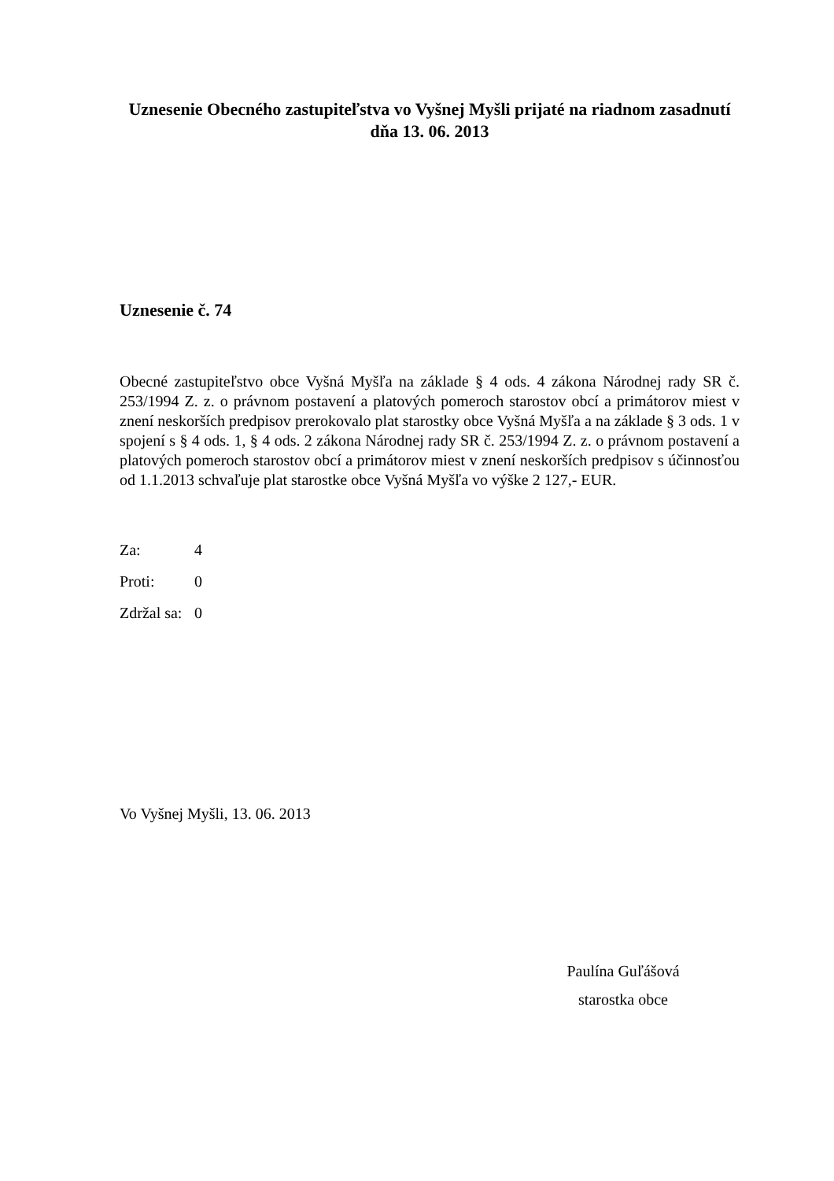Uznesenie Obecného zastupiteľstva vo Vyšnej Myšli prijaté na riadnom zasadnutí dňa 13. 06. 2013
Uznesenie č. 74
Obecné zastupiteľstvo obce Vyšná Myšľa na základe § 4 ods. 4 zákona Národnej rady SR č. 253/1994 Z. z. o právnom postavení a platových pomeroch starostov obcí a primátorov miest v znení neskorších predpisov prerokovalo plat starostky obce Vyšná Myšľa a na základe § 3 ods. 1 v spojení s § 4 ods. 1, § 4 ods. 2 zákona Národnej rady SR č. 253/1994 Z. z. o právnom postavení a platových pomeroch starostov obcí a primátorov miest v znení neskorších predpisov s účinnosťou od 1.1.2013 schvaľuje plat starostke obce Vyšná Myšľa vo výške 2 127,- EUR.
| Za: | 4 |
| Proti: | 0 |
| Zdržal sa: | 0 |
Vo Vyšnej Myšli, 13. 06. 2013
Paulína Guľášová
starostka obce